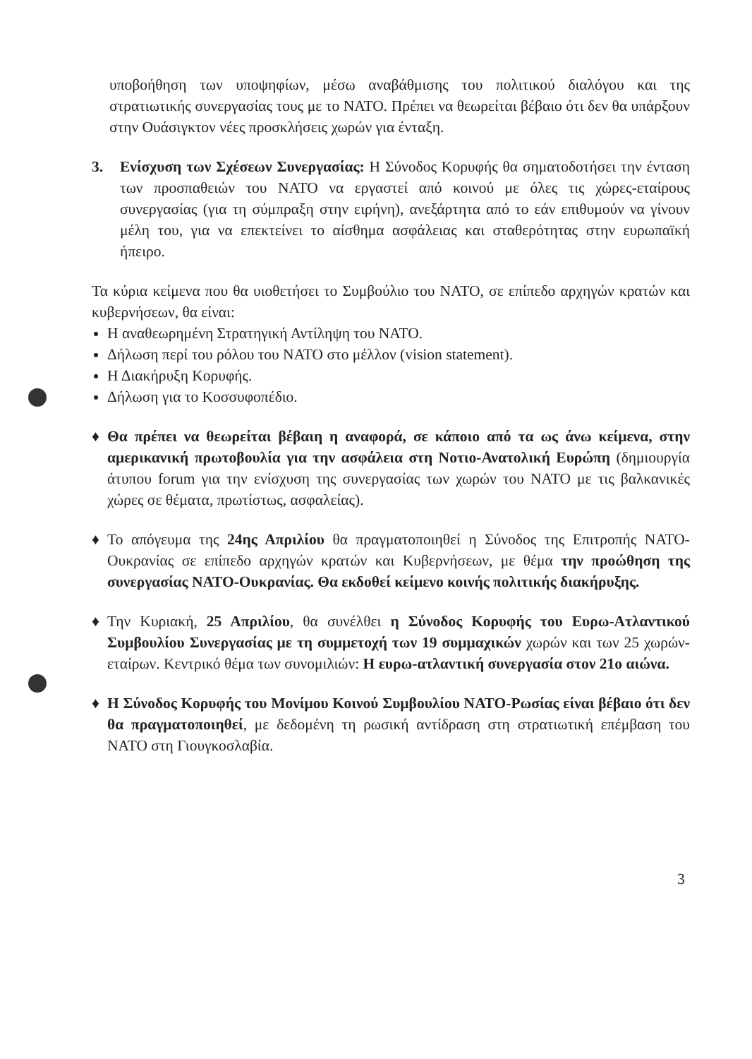υποβοήθηση των υποψηφίων, μέσω αναβάθμισης του πολιτικού διαλόγου και της στρατιωτικής συνεργασίας τους με το ΝΑΤΟ. Πρέπει να θεωρείται βέβαιο ότι δεν θα υπάρξουν στην Ουάσιγκτον νέες προσκλήσεις χωρών για ένταξη.
3. Ενίσχυση των Σχέσεων Συνεργασίας: Η Σύνοδος Κορυφής θα σηματοδοτήσει την ένταση των προσπαθειών του ΝΑΤΟ να εργαστεί από κοινού με όλες τις χώρες-εταίρους συνεργασίας (για τη σύμπραξη στην ειρήνη), ανεξάρτητα από το εάν επιθυμούν να γίνουν μέλη του, για να επεκτείνει το αίσθημα ασφάλειας και σταθερότητας στην ευρωπαϊκή ήπειρο.
Τα κύρια κείμενα που θα υιοθετήσει το Συμβούλιο του ΝΑΤΟ, σε επίπεδο αρχηγών κρατών και κυβερνήσεων, θα είναι:
Η αναθεωρημένη Στρατηγική Αντίληψη του ΝΑΤΟ.
Δήλωση περί του ρόλου του ΝΑΤΟ στο μέλλον (vision statement).
Η Διακήρυξη Κορυφής.
Δήλωση για το Κοσσυφοπέδιο.
♦ Θα πρέπει να θεωρείται βέβαιη η αναφορά, σε κάποιο από τα ως άνω κείμενα, στην αμερικανική πρωτοβουλία για την ασφάλεια στη Νοτιο-Ανατολική Ευρώπη (δημιουργία άτυπου forum για την ενίσχυση της συνεργασίας των χωρών του ΝΑΤΟ με τις βαλκανικές χώρες σε θέματα, πρωτίστως, ασφαλείας).
♦ Το απόγευμα της 24ης Απριλίου θα πραγματοποιηθεί η Σύνοδος της Επιτροπής ΝΑΤΟ-Ουκρανίας σε επίπεδο αρχηγών κρατών και Κυβερνήσεων, με θέμα την προώθηση της συνεργασίας ΝΑΤΟ-Ουκρανίας. Θα εκδοθεί κείμενο κοινής πολιτικής διακήρυξης.
♦ Την Κυριακή, 25 Απριλίου, θα συνέλθει η Σύνοδος Κορυφής του Ευρω-Ατλαντικού Συμβουλίου Συνεργασίας με τη συμμετοχή των 19 συμμαχικών χωρών και των 25 χωρών-εταίρων. Κεντρικό θέμα των συνομιλιών: Η ευρω-ατλαντική συνεργασία στον 21ο αιώνα.
♦ Η Σύνοδος Κορυφής του Μονίμου Κοινού Συμβουλίου ΝΑΤΟ-Ρωσίας είναι βέβαιο ότι δεν θα πραγματοποιηθεί, με δεδομένη τη ρωσική αντίδραση στη στρατιωτική επέμβαση του ΝΑΤΟ στη Γιουγκοσλαβία.
3